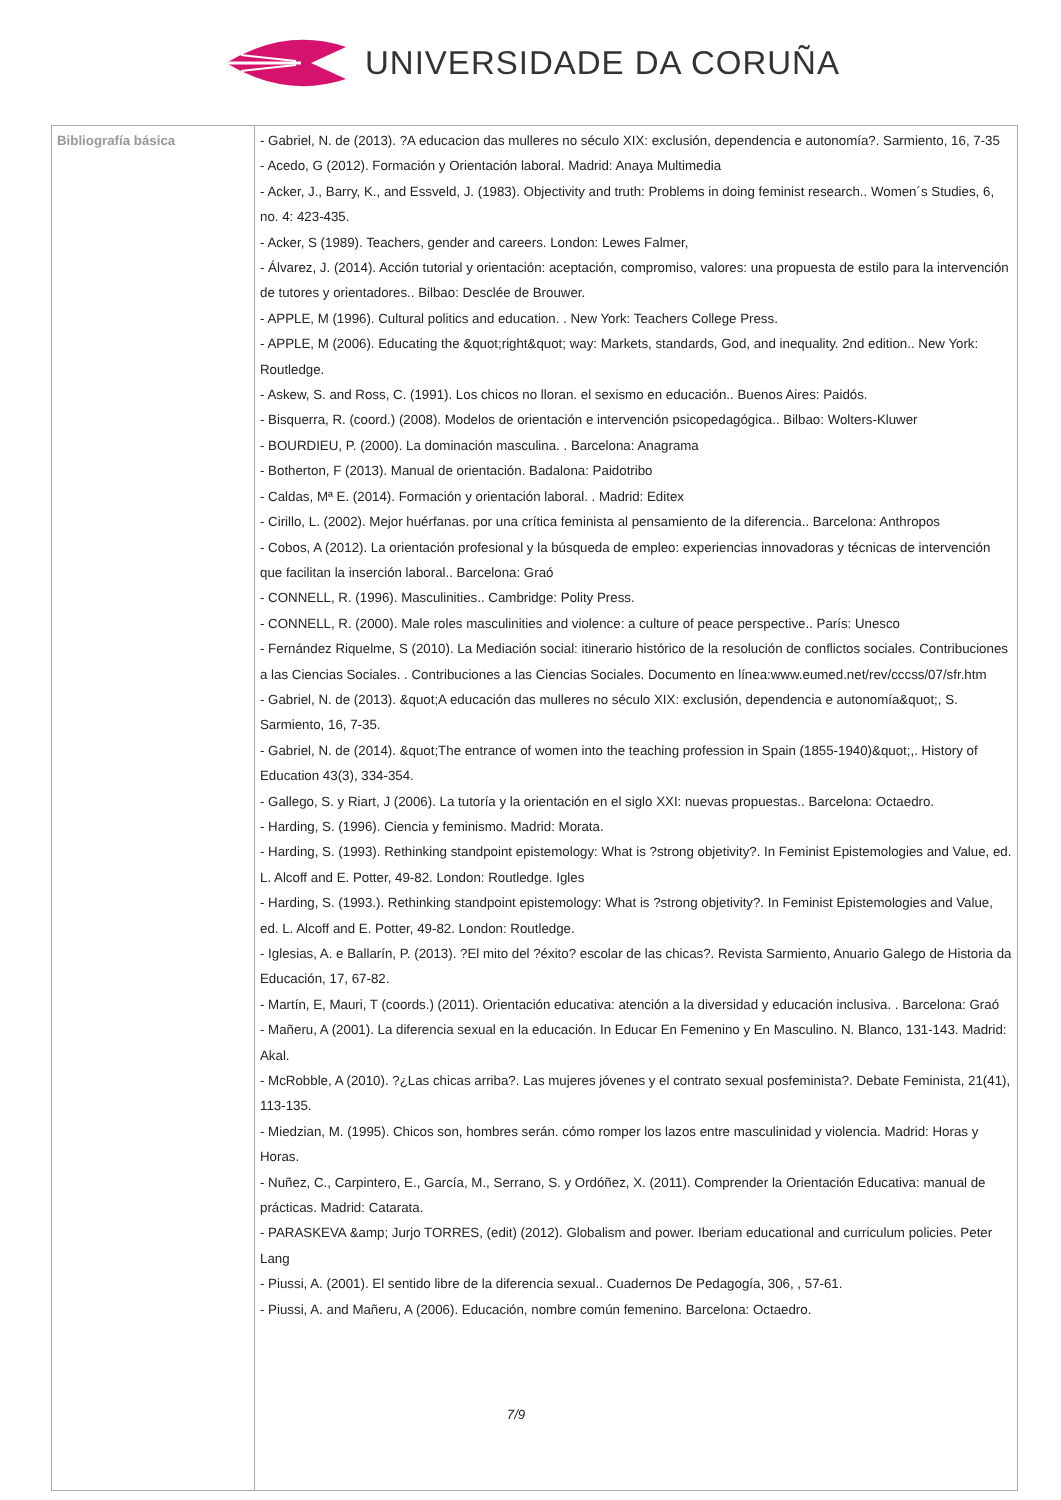UNIVERSIDADE DA CORUÑA
| Bibliografía básica | - Gabriel, N. de (2013). ?A educacion das mulleres no século XIX: exclusión, dependencia e autonomía?. Sarmiento, 16, 7-35 - Acedo, G (2012). Formación y Orientación laboral. Madrid: Anaya Multimedia - Acker, J., Barry, K., and Essveld, J. (1983). Objectivity and truth: Problems in doing feminist research.. Women´s Studies, 6, no. 4: 423-435. - Acker, S (1989). Teachers, gender and careers. London: Lewes Falmer, - Álvarez, J. (2014). Acción tutorial y orientación: aceptación, compromiso, valores: una propuesta de estilo para la intervención de tutores y orientadores.. Bilbao: Desclée de Brouwer. - APPLE, M (1996). Cultural politics and education. . New York: Teachers College Press. - APPLE, M (2006). Educating the &quot;right&quot; way: Markets, standards, God, and inequality. 2nd edition.. New York: Routledge. - Askew, S. and Ross, C. (1991). Los chicos no lloran. el sexismo en educación.. Buenos Aires: Paidós. - Bisquerra, R. (coord.) (2008). Modelos de orientación e intervención psicopedagógica.. Bilbao: Wolters-Kluwer - BOURDIEU, P. (2000). La dominación masculina. . Barcelona: Anagrama - Botherton, F (2013). Manual de orientación. Badalona: Paidotribo - Caldas, Mª E. (2014). Formación y orientación laboral. . Madrid: Editex - Cirillo, L. (2002). Mejor huérfanas. por una crítica feminista al pensamiento de la diferencia.. Barcelona: Anthropos - Cobos, A (2012). La orientación profesional y la búsqueda de empleo: experiencias innovadoras y técnicas de intervención que facilitan la inserción laboral.. Barcelona: Graó - CONNELL, R. (1996). Masculinities.. Cambridge: Polity Press. - CONNELL, R. (2000). Male roles masculinities and violence: a culture of peace perspective.. París: Unesco - Fernández Riquelme, S (2010). La Mediación social: itinerario histórico de la resolución de conflictos sociales. Contribuciones a las Ciencias Sociales. . Contribuciones a las Ciencias Sociales. Documento en línea:www.eumed.net/rev/cccss/07/sfr.htm - Gabriel, N. de (2013). &quot;A educación das mulleres no século XIX: exclusión, dependencia e autonomía&quot;, S. Sarmiento, 16, 7-35. - Gabriel, N. de (2014). &quot;The entrance of women into the teaching profession in Spain (1855-1940)&quot;,. History of Education 43(3), 334-354. - Gallego, S. y Riart, J (2006). La tutoría y la orientación en el siglo XXI: nuevas propuestas.. Barcelona: Octaedro. - Harding, S. (1996). Ciencia y feminismo. Madrid: Morata. - Harding, S. (1993). Rethinking standpoint epistemology: What is ?strong objetivity?. In Feminist Epistemologies and Value, ed. L. Alcoff and E. Potter, 49-82. London: Routledge. Igles - Harding, S. (1993.). Rethinking standpoint epistemology: What is ?strong objetivity?. In Feminist Epistemologies and Value, ed. L. Alcoff and E. Potter, 49-82. London: Routledge. - Iglesias, A. e Ballarín, P. (2013). ?El mito del ?éxito? escolar de las chicas?. Revista Sarmiento, Anuario Galego de Historia da Educación, 17, 67-82. - Martín, E, Mauri, T (coords.) (2011). Orientación educativa: atención a la diversidad y educación inclusiva. . Barcelona: Graó - Mañeru, A (2001). La diferencia sexual en la educación. In Educar En Femenino y En Masculino. N. Blanco, 131-143. Madrid: Akal. - McRobble, A (2010). ?¿Las chicas arriba?. Las mujeres jóvenes y el contrato sexual posfeminista?. Debate Feminista, 21(41), 113-135. - Miedzian, M. (1995). Chicos son, hombres serán. cómo romper los lazos entre masculinidad y violencia. Madrid: Horas y Horas. - Nuñez, C., Carpintero, E., García, M., Serrano, S. y Ordóñez, X. (2011). Comprender la Orientación Educativa: manual de prácticas. Madrid: Catarata. - PARASKEVA &amp; Jurjo TORRES, (edit) (2012). Globalism and power. Iberiam educational and curriculum policies. Peter Lang - Piussi, A. (2001). El sentido libre de la diferencia sexual.. Cuadernos De Pedagogía, 306, , 57-61. - Piussi, A. and Mañeru, A (2006). Educación, nombre común femenino. Barcelona: Octaedro. 7/9 |